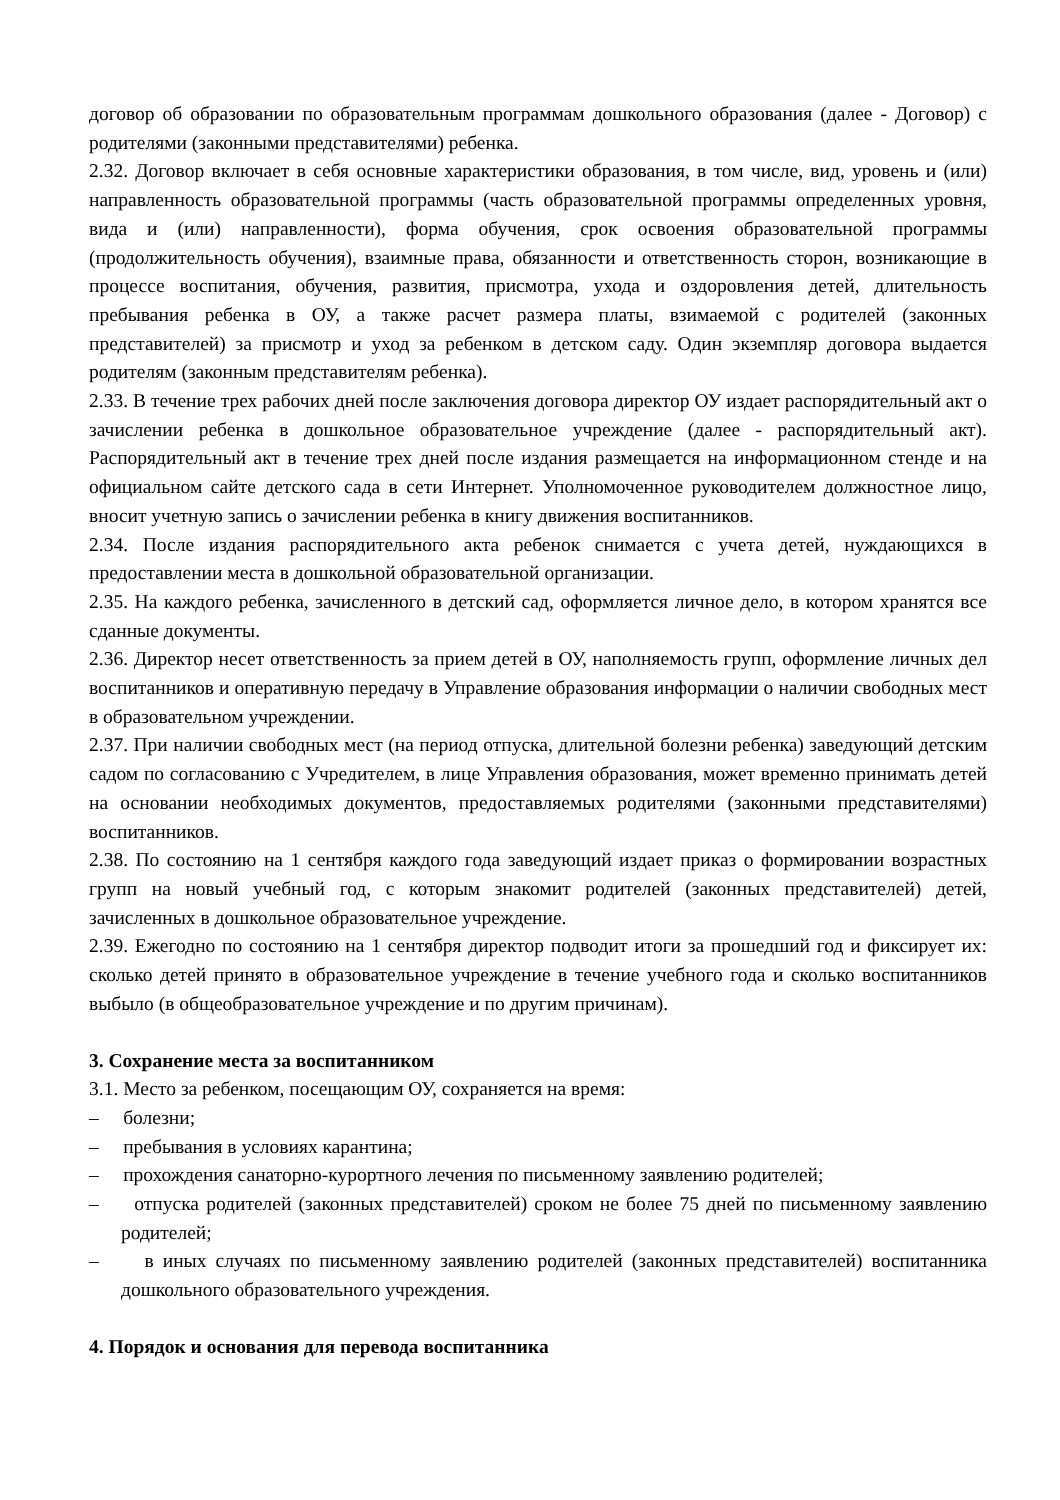договор об образовании по образовательным программам дошкольного образования (далее - Договор) с родителями (законными представителями) ребенка.
2.32. Договор включает в себя основные характеристики образования, в том числе, вид, уровень и (или) направленность образовательной программы (часть образовательной программы определенных уровня, вида и (или) направленности), форма обучения, срок освоения образовательной программы (продолжительность обучения), взаимные права, обязанности и ответственность сторон, возникающие в процессе воспитания, обучения, развития, присмотра, ухода и оздоровления детей, длительность пребывания ребенка в ОУ, а также расчет размера платы, взимаемой с родителей (законных представителей) за присмотр и уход за ребенком в детском саду. Один экземпляр договора выдается родителям (законным представителям ребенка).
2.33. В течение трех рабочих дней после заключения договора директор ОУ издает распорядительный акт о зачислении ребенка в дошкольное образовательное учреждение (далее - распорядительный акт). Распорядительный акт в течение трех дней после издания размещается на информационном стенде и на официальном сайте детского сада в сети Интернет. Уполномоченное руководителем должностное лицо, вносит учетную запись о зачислении ребенка в книгу движения воспитанников.
2.34. После издания распорядительного акта ребенок снимается с учета детей, нуждающихся в предоставлении места в дошкольной образовательной организации.
2.35. На каждого ребенка, зачисленного в детский сад, оформляется личное дело, в котором хранятся все сданные документы.
2.36. Директор несет ответственность за прием детей в ОУ, наполняемость групп, оформление личных дел воспитанников и оперативную передачу в Управление образования информации о наличии свободных мест в образовательном учреждении.
2.37. При наличии свободных мест (на период отпуска, длительной болезни ребенка) заведующий детским садом по согласованию с Учредителем, в лице Управления образования, может временно принимать детей на основании необходимых документов, предоставляемых родителями (законными представителями) воспитанников.
2.38. По состоянию на 1 сентября каждого года заведующий издает приказ о формировании возрастных групп на новый учебный год, с которым знакомит родителей (законных представителей) детей, зачисленных в дошкольное образовательное учреждение.
2.39. Ежегодно по состоянию на 1 сентября директор подводит итоги за прошедший год и фиксирует их: сколько детей принято в образовательное учреждение в течение учебного года и сколько воспитанников выбыло (в общеобразовательное учреждение и по другим причинам).
3. Сохранение места за воспитанником
3.1. Место за ребенком, посещающим ОУ, сохраняется на время:
– болезни;
– пребывания в условиях карантина;
– прохождения санаторно-курортного лечения по письменному заявлению родителей;
– отпуска родителей (законных представителей) сроком не более 75 дней по письменному заявлению родителей;
– в иных случаях по письменному заявлению родителей (законных представителей) воспитанника дошкольного образовательного учреждения.
4. Порядок и основания для перевода воспитанника